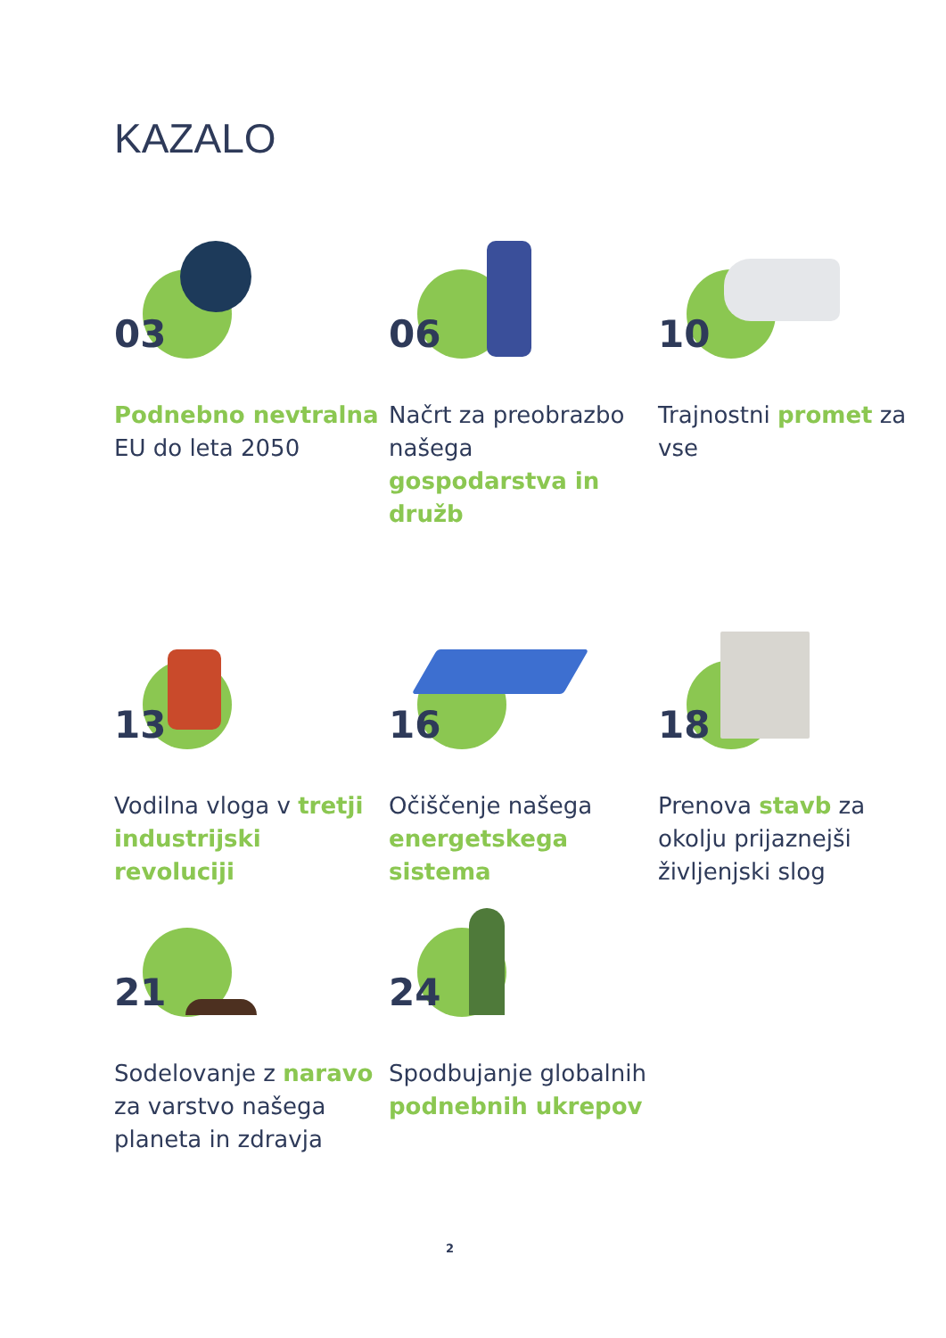KAZALO
03
Podnebno nevtralna EU do leta 2050
06
Načrt za preobrazbo našega gospodarstva in družb
10
Trajnostni promet za vse
13
Vodilna vloga v tretji industrijski revoluciji
16
Očiščenje našega energetskega sistema
18
Prenova stavb za okolju prijaznejši življenjski slog
21
Sodelovanje z naravo za varstvo našega planeta in zdravja
24
Spodbujanje globalnih podnebnih ukrepov
2